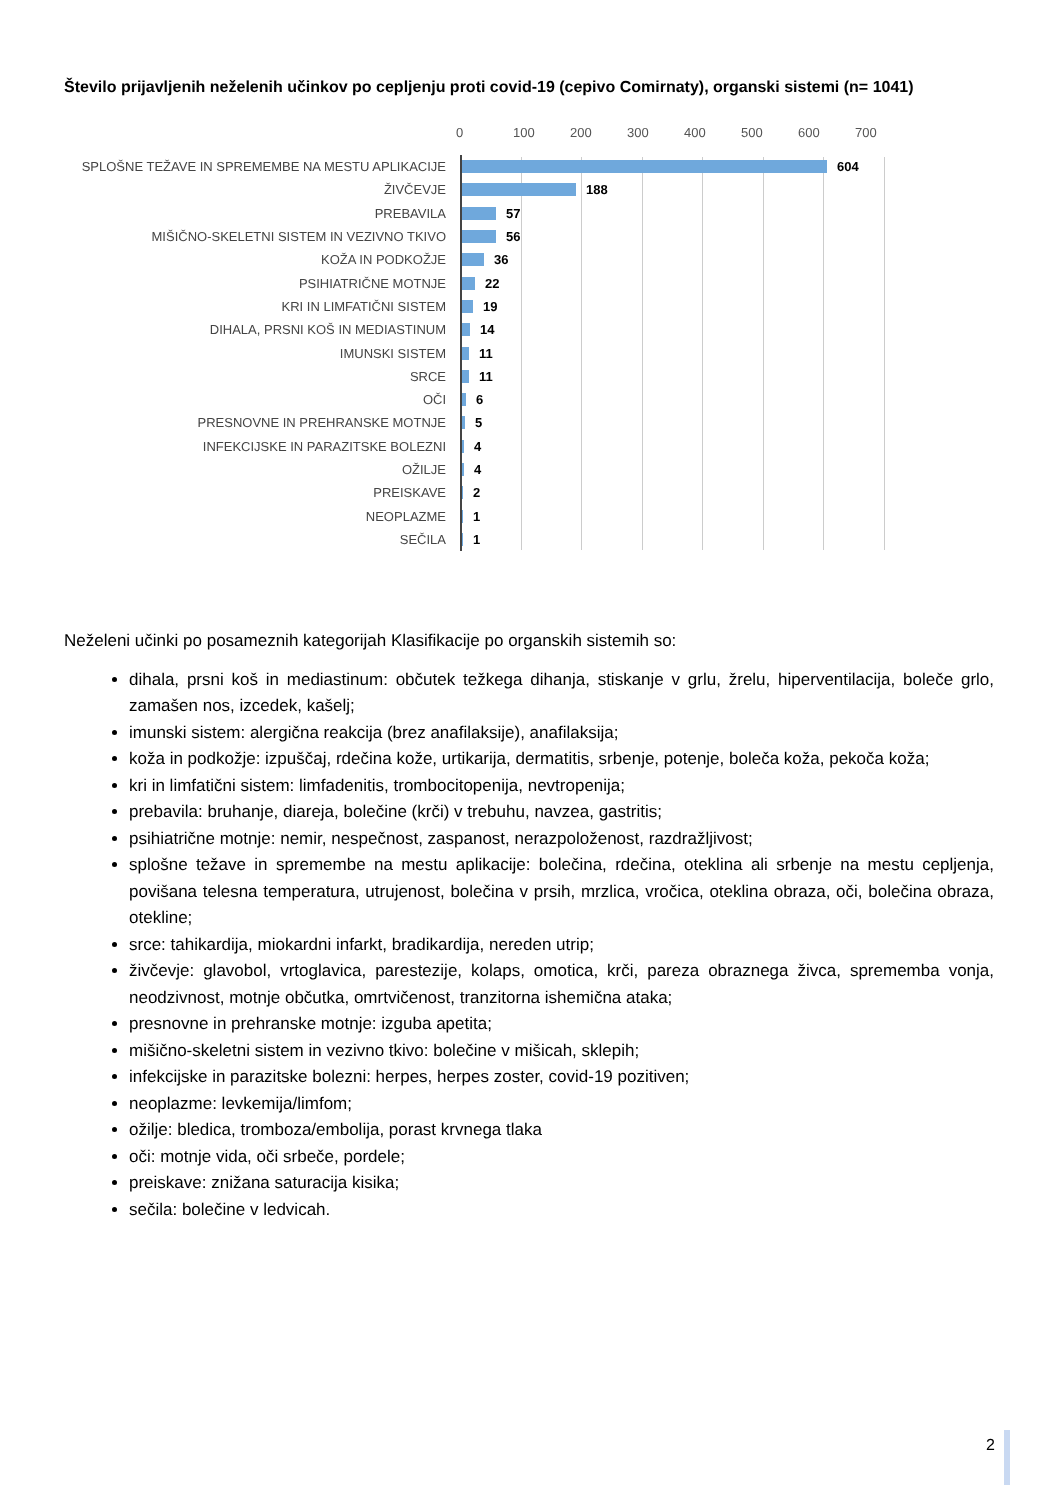Število prijavljenih neželenih učinkov po cepljenju proti covid-19 (cepivo Comirnaty), organski sistemi (n= 1041)
0 100 200 300 400 500 600 700
SPLOŠNE TEŽAVE IN SPREMEMBE NA MESTU APLIKACIJE
604
ŽIVČEVJE
188
PREBAVILA
57
MIŠIČNO-SKELETNI SISTEM IN VEZIVNO TKIVO
56
KOŽA IN PODKOŽJE
36
PSIHIATRIČNE MOTNJE
22
KRI IN LIMFATIČNI SISTEM
19
DIHALA, PRSNI KOŠ IN MEDIASTINUM
14
IMUNSKI SISTEM
11
SRCE
11
OČI
6
PRESNOVNE IN PREHRANSKE MOTNJE
5
INFEKCIJSKE IN PARAZITSKE BOLEZNI
4
OŽILJE
4
PREISKAVE
2
NEOPLAZME
1
SEČILA
1
Neželeni učinki po posameznih kategorijah Klasifikacije po organskih sistemih so:
dihala, prsni koš in mediastinum: občutek težkega dihanja, stiskanje v grlu, žrelu, hiperventilacija, boleče grlo, zamašen nos, izcedek, kašelj;
imunski sistem: alergična reakcija (brez anafilaksije), anafilaksija;
koža in podkožje: izpuščaj, rdečina kože, urtikarija, dermatitis, srbenje, potenje, boleča koža, pekoča koža;
kri in limfatični sistem: limfadenitis, trombocitopenija, nevtropenija;
prebavila: bruhanje, diareja, bolečine (krči) v trebuhu, navzea, gastritis;
psihiatrične motnje: nemir, nespečnost, zaspanost, nerazpoloženost, razdražljivost;
splošne težave in spremembe na mestu aplikacije: bolečina, rdečina, oteklina ali srbenje na mestu cepljenja, povišana telesna temperatura, utrujenost, bolečina v prsih, mrzlica, vročica, oteklina obraza, oči, bolečina obraza, otekline;
srce: tahikardija, miokardni infarkt, bradikardija, nereden utrip;
živčevje: glavobol, vrtoglavica, parestezije, kolaps, omotica, krči, pareza obraznega živca, sprememba vonja, neodzivnost, motnje občutka, omrtvičenost, tranzitorna ishemična ataka;
presnovne in prehranske motnje: izguba apetita;
mišično-skeletni sistem in vezivno tkivo: bolečine v mišicah, sklepih;
infekcijske in parazitske bolezni: herpes, herpes zoster, covid-19 pozitiven;
neoplazme: levkemija/limfom;
ožilje: bledica, tromboza/embolija, porast krvnega tlaka
oči: motnje vida, oči srbeče, pordele;
preiskave: znižana saturacija kisika;
sečila: bolečine v ledvicah.
2